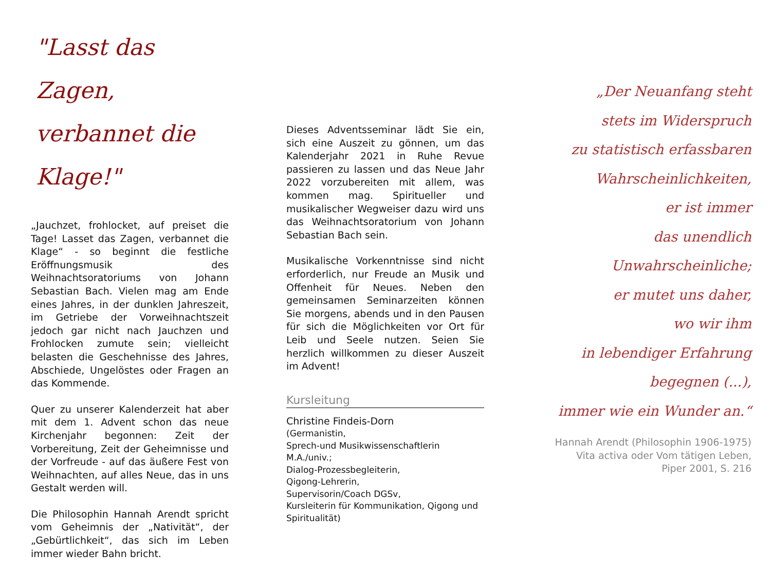"Lasst das Zagen,
verbannet die Klage!"
„Jauchzet, frohlocket, auf preiset die Tage! Lasset das Zagen, verbannet die Klage“ - so beginnt die festliche Eröffnungsmusik des Weihnachtsoratoriums von Johann Sebastian Bach. Vielen mag am Ende eines Jahres, in der dunklen Jahreszeit, im Getriebe der Vorweihnachtszeit jedoch gar nicht nach Jauchzen und Frohlocken zumute sein; vielleicht belasten die Geschehnisse des Jahres, Abschiede, Ungelöstes oder Fragen an das Kommende.
Quer zu unserer Kalenderzeit hat aber mit dem 1. Advent schon das neue Kirchenjahr begonnen: Zeit der Vorbereitung, Zeit der Geheimnisse und der Vorfreude - auf das äußere Fest von Weihnachten, auf alles Neue, das in uns Gestalt werden will.
Die Philosophin Hannah Arendt spricht vom Geheimnis der „Nativität“, der „Gebürtlichkeit“, das sich im Leben immer wieder Bahn bricht.
Dieses Adventsseminar lädt Sie ein, sich eine Auszeit zu gönnen, um das Kalenderjahr 2021 in Ruhe Revue passieren zu lassen und das Neue Jahr 2022 vorzubereiten mit allem, was kommen mag. Spiritueller und musikalischer Wegweiser dazu wird uns das Weihnachtsoratorium von Johann Sebastian Bach sein.
Musikalische Vorkenntnisse sind nicht erforderlich, nur Freude an Musik und Offenheit für Neues. Neben den gemeinsamen Seminarzeiten können Sie morgens, abends und in den Pausen für sich die Möglichkeiten vor Ort für Leib und Seele nutzen. Seien Sie herzlich willkommen zu dieser Auszeit im Advent!
Kursleitung
Christine Findeis-Dorn
(Germanistin,
Sprech-und Musikwissenschaftlerin M.A./univ.;
Dialog-Prozessbegleiterin,
Qigong-Lehrerin,
Supervisorin/Coach DGSv,
Kursleiterin für Kommunikation, Qigong und Spiritualität)
„Der Neuanfang steht
stets im Widerspruch
zu statistisch erfassbaren
Wahrscheinlichkeiten,
er ist immer
das unendlich
Unwahrscheinliche;
er mutet uns daher,
wo wir ihm
in lebendiger Erfahrung
begegnen (...),
immer wie ein Wunder an.“
Hannah Arendt (Philosophin 1906-1975)
Vita activa oder Vom tätigen Leben,
Piper 2001, S. 216